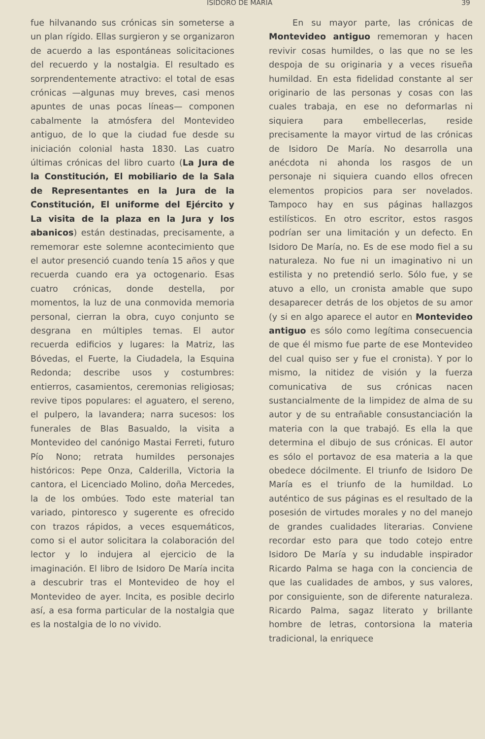ISIDORO DE MARIA 39
fue hilvanando sus crónicas sin someterse a un plan rígido. Ellas surgieron y se organizaron de acuerdo a las espontáneas solicitaciones del recuerdo y la nostalgia. El resultado es sorprendentemente atractivo: el total de esas crónicas —algunas muy breves, casi menos apuntes de unas pocas líneas— componen cabalmente la atmósfera del Montevideo antiguo, de lo que la ciudad fue desde su iniciación colonial hasta 1830. Las cuatro últimas crónicas del libro cuarto (La Jura de la Constitución, El mobiliario de la Sala de Representantes en la Jura de la Constitución, El uniforme del Ejército y La visita de la plaza en la Jura y los abanicos) están destinadas, precisamente, a rememorar este solemne acontecimiento que el autor presenció cuando tenía 15 años y que recuerda cuando era ya octogenario. Esas cuatro crónicas, donde destella, por momentos, la luz de una conmovida memoria personal, cierran la obra, cuyo conjunto se desgrana en múltiples temas. El autor recuerda edificios y lugares: la Matriz, las Bóvedas, el Fuerte, la Ciudadela, la Esquina Redonda; describe usos y costumbres: entierros, casamientos, ceremonias religiosas; revive tipos populares: el aguatero, el sereno, el pulpero, la lavandera; narra sucesos: los funerales de Blas Basualdo, la visita a Montevideo del canónigo Mastai Ferreti, futuro Pío Nono; retrata humildes personajes históricos: Pepe Onza, Calderilla, Victoria la cantora, el Licenciado Molino, doña Mercedes, la de los ombúes. Todo este material tan variado, pintoresco y sugerente es ofrecido con trazos rápidos, a veces esquemáticos, como si el autor solicitara la colaboración del lector y lo indujera al ejercicio de la imaginación. El libro de Isidoro De María incita a descubrir tras el Montevideo de hoy el Montevideo de ayer. Incita, es posible decirlo así, a esa forma particular de la nostalgia que es la nostalgia de lo no vivido.
En su mayor parte, las crónicas de Montevideo antiguo rememoran y hacen revivir cosas humildes, o las que no se les despoja de su originaria y a veces risueña humildad. En esta fidelidad constante al ser originario de las personas y cosas con las cuales trabaja, en ese no deformarlas ni siquiera para embellecerlas, reside precisamente la mayor virtud de las crónicas de Isidoro De María. No desarrolla una anécdota ni ahonda los rasgos de un personaje ni siquiera cuando ellos ofrecen elementos propicios para ser novelados. Tampoco hay en sus páginas hallazgos estilísticos. En otro escritor, estos rasgos podrían ser una limitación y un defecto. En Isidoro De María, no. Es de ese modo fiel a su naturaleza. No fue ni un imaginativo ni un estilista y no pretendió serlo. Sólo fue, y se atuvo a ello, un cronista amable que supo desaparecer detrás de los objetos de su amor (y si en algo aparece el autor en Montevideo antiguo es sólo como legítima consecuencia de que él mismo fue parte de ese Montevideo del cual quiso ser y fue el cronista). Y por lo mismo, la nitidez de visión y la fuerza comunicativa de sus crónicas nacen sustancialmente de la limpidez de alma de su autor y de su entrañable consustanciación la materia con la que trabajó. Es ella la que determina el dibujo de sus crónicas. El autor es sólo el portavoz de esa materia a la que obedece dócilmente. El triunfo de Isidoro De María es el triunfo de la humildad. Lo auténtico de sus páginas es el resultado de la posesión de virtudes morales y no del manejo de grandes cualidades literarias. Conviene recordar esto para que todo cotejo entre Isidoro De María y su indudable inspirador Ricardo Palma se haga con la conciencia de que las cualidades de ambos, y sus valores, por consiguiente, son de diferente naturaleza. Ricardo Palma, sagaz literato y brillante hombre de letras, contorsiona la materia tradicional, la enriquece